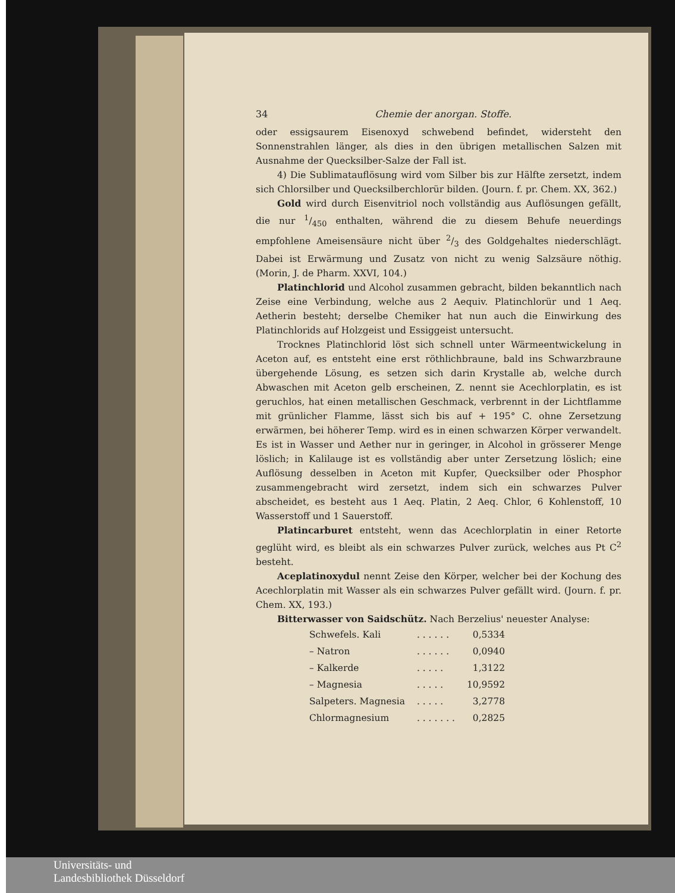34 Chemie der anorgan. Stoffe.
oder essigsaurem Eisenoxyd schwebend befindet, widersteht den Sonnenstrahlen länger, als dies in den übrigen metallischen Salzen mit Ausnahme der Quecksilber-Salze der Fall ist.
4) Die Sublimatauflösung wird vom Silber bis zur Hälfte zersetzt, indem sich Chlorsilber und Quecksilberchlorür bilden. (Journ. f. pr. Chem. XX, 362.)
Gold wird durch Eisenvitriol noch vollständig aus Auflösungen gefällt, die nur 1/450 enthalten, während die zu diesem Behufe neuerdings empfohlene Ameisensäure nicht über 2/3 des Goldgehaltes niederschlägt. Dabei ist Erwärmung und Zusatz von nicht zu wenig Salzsäure nöthig. (Morin, J. de Pharm. XXVI, 104.)
Platinchlorid und Alcohol zusammen gebracht, bilden bekanntlich nach Zeise eine Verbindung, welche aus 2 Aequiv. Platinchlorür und 1 Aeq. Aetherin besteht; derselbe Chemiker hat nun auch die Einwirkung des Platinchlorids auf Holzgeist und Essiggeist untersucht.
Trocknes Platinchlorid löst sich schnell unter Wärmeentwickelung in Aceton auf, es entsteht eine erst röthlichbraune, bald ins Schwarzbraune übergehende Lösung, es setzen sich darin Krystalle ab, welche durch Abwaschen mit Aceton gelb erscheinen, Z. nennt sie Acechlorplatin, es ist geruchlos, hat einen metallischen Geschmack, verbrennt in der Lichtflamme mit grünlicher Flamme, lässt sich bis auf + 195° C. ohne Zersetzung erwärmen, bei höherer Temp. wird es in einen schwarzen Körper verwandelt. Es ist in Wasser und Aether nur in geringer, in Alcohol in grösserer Menge löslich; in Kalilauge ist es vollständig aber unter Zersetzung löslich; eine Auflösung desselben in Aceton mit Kupfer, Quecksilber oder Phosphor zusammengebracht wird zersetzt, indem sich ein schwarzes Pulver abscheidet, es besteht aus 1 Aeq. Platin, 2 Aeq. Chlor, 6 Kohlenstoff, 10 Wasserstoff und 1 Sauerstoff.
Platincarburet entsteht, wenn das Acechlorplatin in einer Retorte geglüht wird, es bleibt als ein schwarzes Pulver zurück, welches aus Pt C<sup>2</sup> besteht.
Aceplatinoxydul nennt Zeise den Körper, welcher bei der Kochung des Acechlorplatin mit Wasser als ein schwarzes Pulver gefällt wird. (Journ. f. pr. Chem. XX, 193.)
Bitterwasser von Saidschütz. Nach Berzelius' neuester Analyse:
| Schwefels. Kali | . . . . . . | 0,5334 |
| – Natron | . . . . . . | 0,0940 |
| – Kalkerde | . . . . . | 1,3122 |
| – Magnesia | . . . . . | 10,9592 |
| Salpeters. Magnesia | . . . . . | 3,2778 |
| Chlormagnesium | . . . . . . . | 0,2825 |
Universitäts- und
Landesbibliothek Düsseldorf